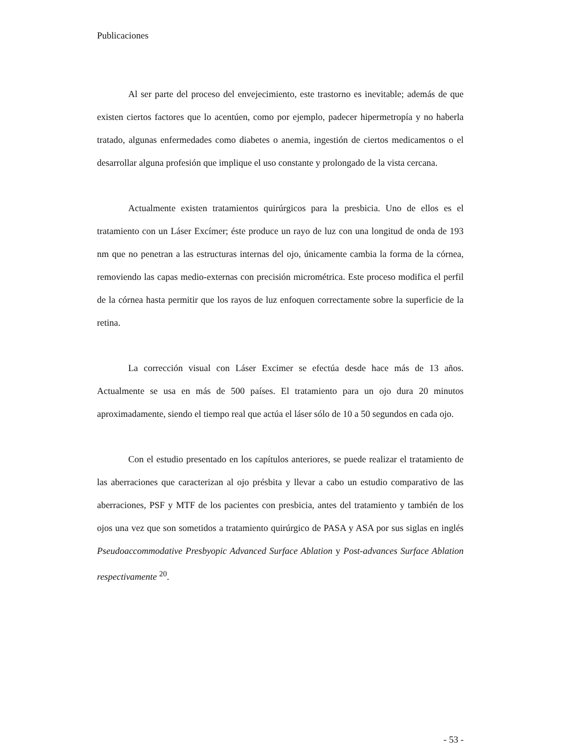Publicaciones
Al ser parte del proceso del envejecimiento, este trastorno es inevitable; además de que existen ciertos factores que lo acentúen, como por ejemplo, padecer hipermetropía y no haberla tratado, algunas enfermedades como diabetes o anemia, ingestión de ciertos medicamentos o el desarrollar alguna profesión que implique el uso constante y prolongado de la vista cercana.
Actualmente existen tratamientos quirúrgicos para la presbicia. Uno de ellos es el tratamiento con un Láser Excímer; éste produce un rayo de luz con una longitud de onda de 193 nm que no penetran a las estructuras internas del ojo, únicamente cambia la forma de la córnea, removiendo las capas medio-externas con precisión micrométrica. Este proceso modifica el perfil de la córnea hasta permitir que los rayos de luz enfoquen correctamente sobre la superficie de la retina.
La corrección visual con Láser Excimer se efectúa desde hace más de 13 años. Actualmente se usa en más de 500 países. El tratamiento para un ojo dura 20 minutos aproximadamente, siendo el tiempo real que actúa el láser sólo de 10 a 50 segundos en cada ojo.
Con el estudio presentado en los capítulos anteriores, se puede realizar el tratamiento de las aberraciones que caracterizan al ojo présbita y llevar a cabo un estudio comparativo de las aberraciones, PSF y MTF de los pacientes con presbicia, antes del tratamiento y también de los ojos una vez que son sometidos a tratamiento quirúrgico de PASA y ASA por sus siglas en inglés Pseudoaccommodative Presbyopic Advanced Surface Ablation y Post-advances Surface Ablation respectivamente <sup>20</sup>.
- 53 -